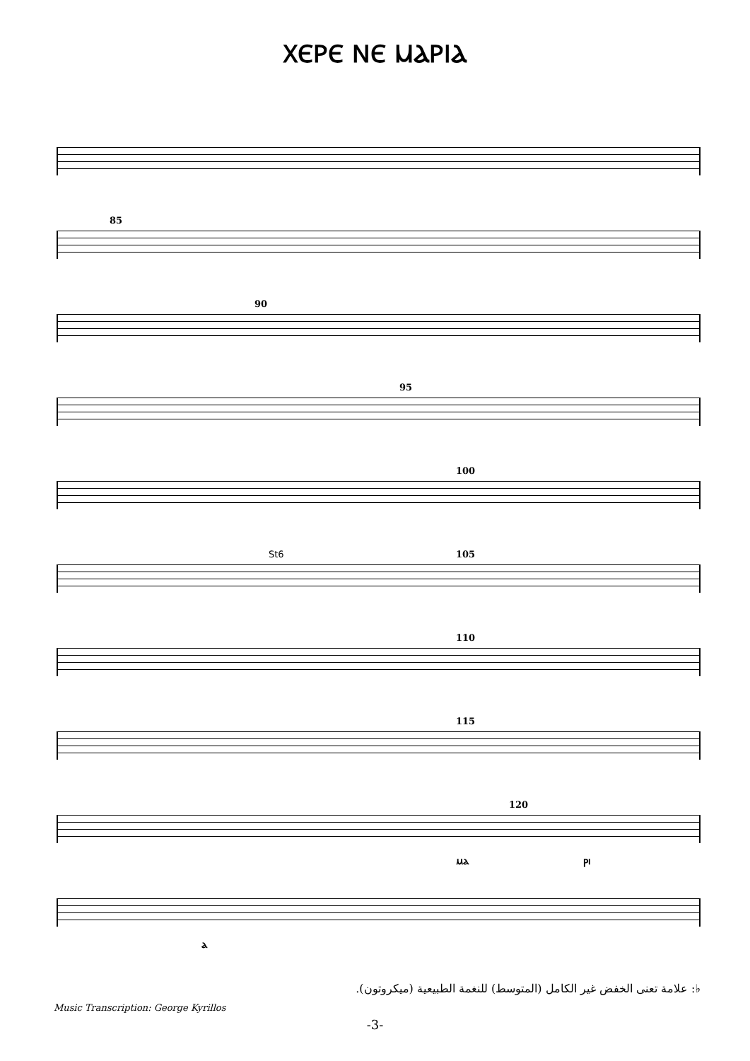ⲬⲈⲢⲈ ⲚⲈ ⲘⲀⲢⲒⲀ
85
90
95
100
St6 105
110
115
120
ⲙⲁ ⲣⲓ
ⲁ
♭: علامة تعنى الخفض غير الكامل (المتوسط) للنغمة الطبيعية (ميكروتون).
Music Transcription: George Kyrillos
-3-